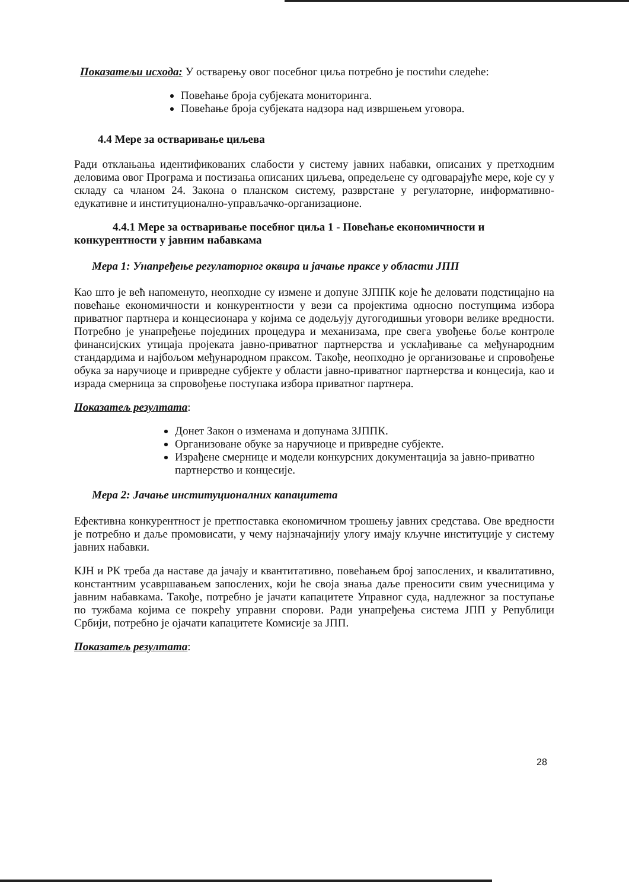Показатељи исхода: У остварењу овог посебног циља потребно је постићи следеће:
Повећање броја субјеката мониторинга.
Повећање броја субјеката надзора над извршењем уговора.
4.4 Мере за остваривање циљева
Ради отклањања идентификованих слабости у систему јавних набавки, описаних у претходним деловима овог Програма и постизања описаних циљева, опредељене су одговарајуће мере, које су у складу са чланом 24. Закона о планском систему, разврстане у регулаторне, информативно-едукативне и институционално-управљачко-организационе.
4.4.1 Мере за остваривање посебног циља 1 - Повећање економичности и конкурентности у јавним набавкама
Мера 1: Унапређење регулаторног оквира и јачање праксе у области ЈПП
Као што је већ напоменуто, неопходне су измене и допуне ЗЈППК које ће деловати подстицајно на повећање економичности и конкурентности у вези са пројектима односно поступцима избора приватног партнера и концесионара у којима се додељују дугогодишњи уговори велике вредности. Потребно је унапређење појединих процедура и механизама, пре свега увођење боље контроле финансијских утицаја пројеката јавно-приватног партнерства и усклађивање са међународним стандардима и најбољом међународном праксом. Такође, неопходно је организовање и спровођење обука за наручиоце и привредне субјекте у области јавно-приватног партнерства и концесија, као и израда смерница за спровођење поступака избора приватног партнера.
Показатељ резултата:
Донет Закон о изменама и допунама ЗЈППК.
Организоване обуке за наручиоце и привредне субјекте.
Израђене смернице и модели конкурсних документација за јавно-приватно партнерство и концесије.
Мера 2: Јачање институционалних капацитета
Ефективна конкурентност је претпоставка економичном трошењу јавних средстава. Ове вредности је потребно и даље промовисати, у чему најзначајнију улогу имају кључне институције у систему јавних набавки.
КЈН и РК треба да наставе да јачају и квантитативно, повећањем број запослених, и квалитативно, константним усавршавањем запослених, који ће своја знања даље преносити свим учесницима у јавним набавкама. Такође, потребно је јачати капацитете Управног суда, надлежног за поступање по тужбама којима се покрећу управни спорови. Ради унапређења система ЈПП у Републици Србији, потребно је ојачати капацитете Комисије за ЈПП.
Показатељ резултата:
28